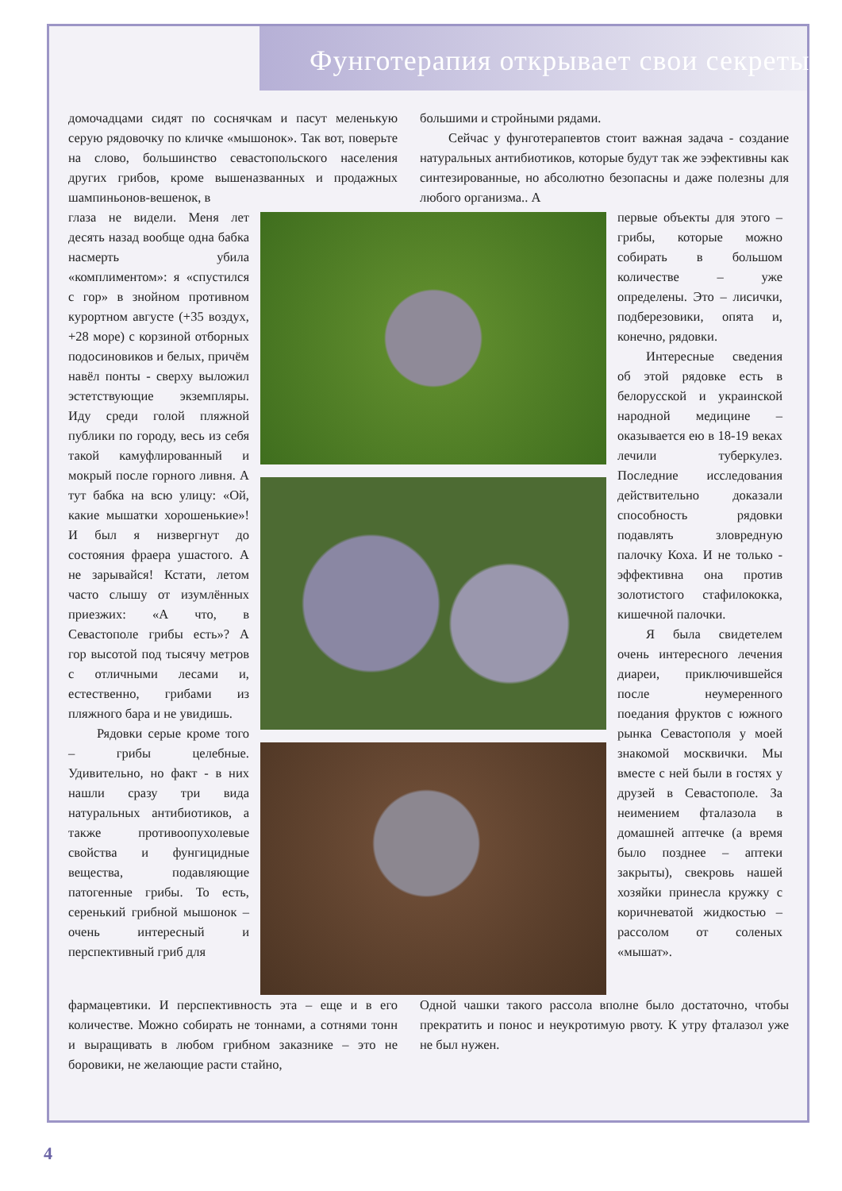Фунготерапия открывает свои секреты
домочадцами сидят по соснячкам и пасут меленькую серую рядовочку по кличке «мышонок». Так вот, поверьте на слово, большинство севастопольского населения других грибов, кроме вышеназванных и продажных шампиньонов-вешенок, в
большими и стройными рядами.
Сейчас у фунготерапевтов стоит важная задача - создание натуральных антибиотиков, которые будут так же ээфективны как синтезированные, но абсолютно безопасны и даже полезны для любого организма.. А
глаза не видели. Меня лет десять назад вообще одна бабка насмерть убила «комплиментом»: я «спустился с гор» в знойном противном курортном августе (+35 воздух, +28 море) с корзиной отборных подосиновиков и белых, причём навёл понты - сверху выложил эстетствующие экземпляры. Иду среди голой пляжной публики по городу, весь из себя такой камуфлированный и мокрый после горного ливня. А тут бабка на всю улицу: «Ой, какие мышатки хорошенькие»! И был я низвергнут до состояния фраера ушастого. А не зарывайся! Кстати, летом часто слышу от изумлённых приезжих: «А что, в Севастополе грибы есть»? А гор высотой под тысячу метров с отличными лесами и, естественно, грибами из пляжного бара и не увидишь.
Рядовки серые кроме того – грибы целебные. Удивительно, но факт - в них нашли сразу три вида натуральных антибиотиков, а также противоопухолевые свойства и фунгицидные вещества, подавляющие патогенные грибы. То есть, серенький грибной мышонок – очень интересный и перспективный гриб для
первые объекты для этого – грибы, которые можно собирать в большом количестве – уже определены. Это – лисички, подберезовики, опята и, конечно, рядовки.
Интересные сведения об этой рядовке есть в белорусской и украинской народной медицине – оказывается ею в 18-19 веках лечили туберкулез. Последние исследования действительно доказали способность рядовки подавлять зловредную палочку Коха. И не только - эффективна она против золотистого стафилококка, кишечной палочки.
Я была свидетелем очень интересного лечения диареи, приключившейся после неумеренного поедания фруктов с южного рынка Севастополя у моей знакомой москвички. Мы вместе с ней были в гостях у друзей в Севастополе. За неимением фталазола в домашней аптечке (а время было позднее – аптеки закрыты), свекровь нашей хозяйки принесла кружку с коричневатой жидкостью – рассолом от соленых «мышат».
фармацевтики. И перспективность эта – еще и в его количестве. Можно собирать не тоннами, а сотнями тонн и выращивать в любом грибном заказнике – это не боровики, не желающие расти стайно,
Одной чашки такого рассола вполне было достаточно, чтобы прекратить и понос и неукротимую рвоту. К утру фталазол уже не был нужен.
4